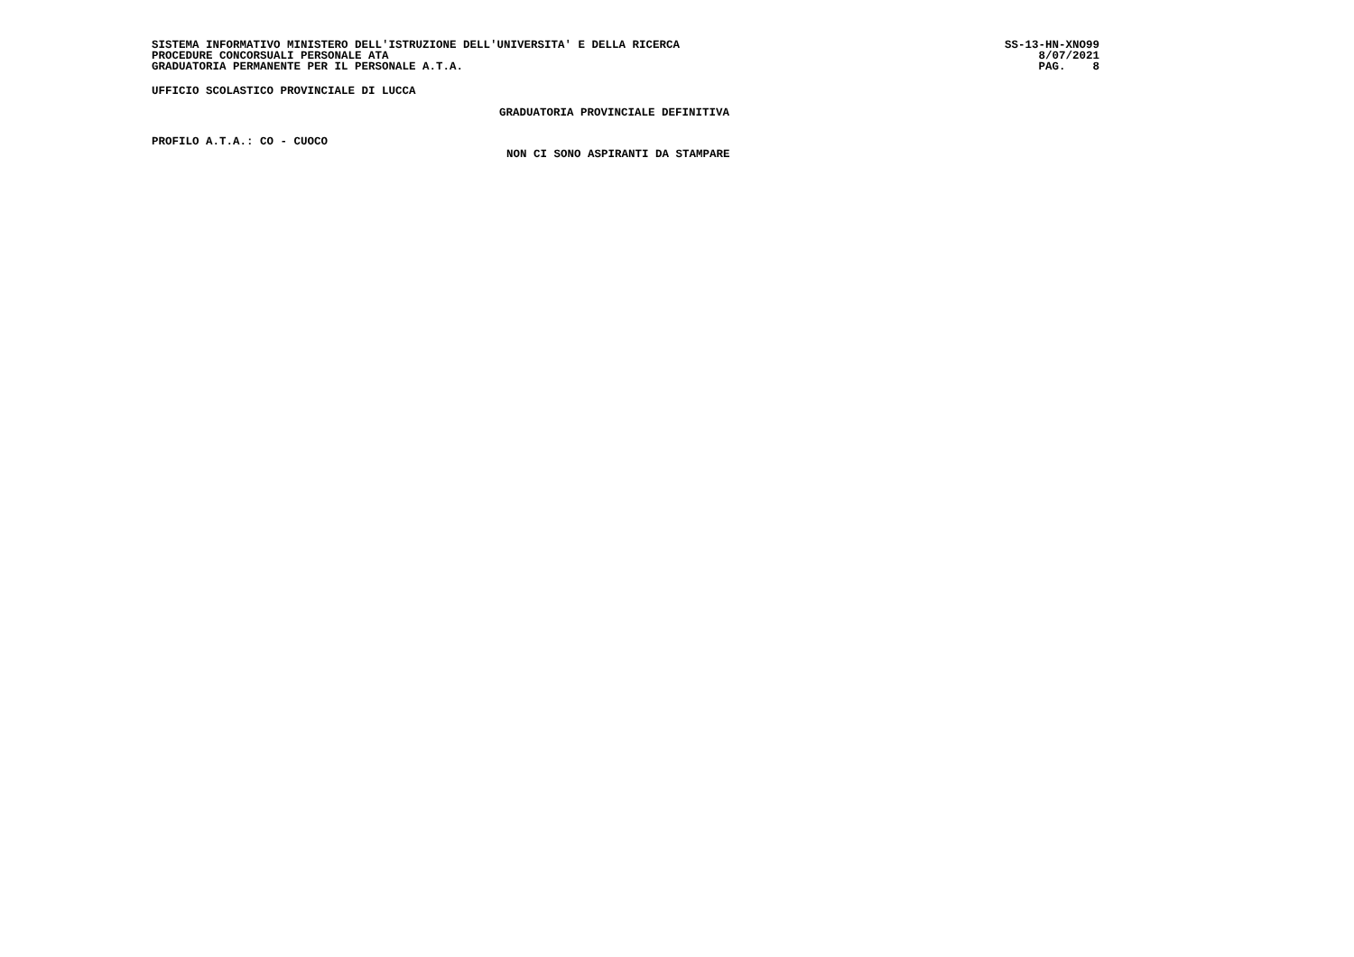SISTEMA INFORMATIVO MINISTERO DELL'ISTRUZIONE DELL'UNIVERSITA' E DELLA RICERCA
PROCEDURE CONCORSUALI PERSONALE ATA
GRADUATORIA PERMANENTE PER IL PERSONALE A.T.A.
SS-13-HN-XNO99 8/07/2021 PAG. 8
UFFICIO SCOLASTICO PROVINCIALE DI LUCCA
GRADUATORIA PROVINCIALE DEFINITIVA
PROFILO A.T.A.: CO - CUOCO
NON CI SONO ASPIRANTI DA STAMPARE